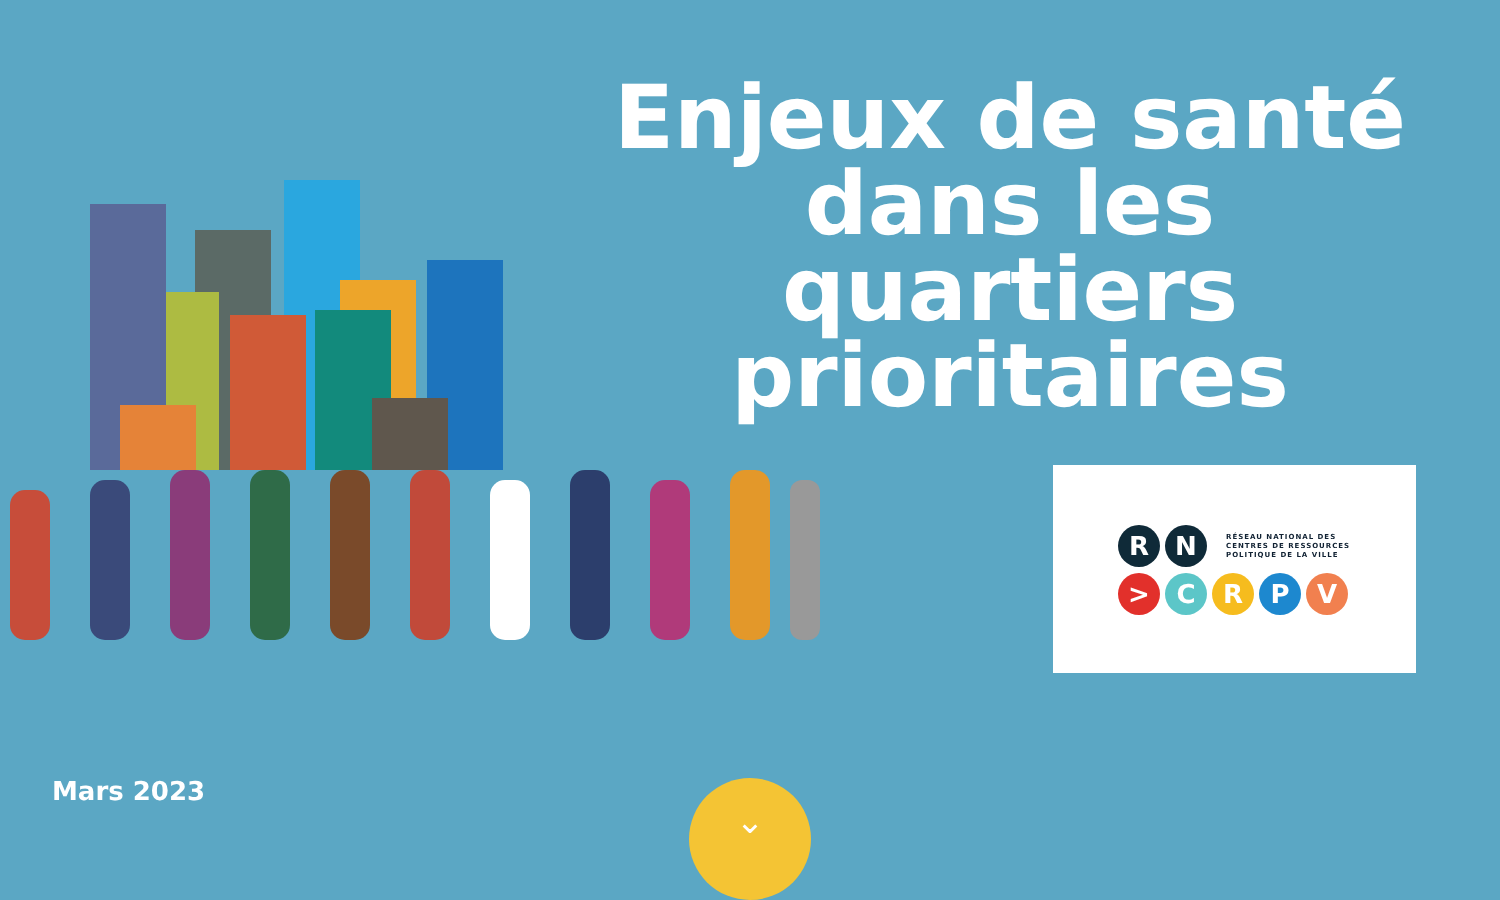Enjeux de santé dans les quartiers prioritaires
R N
RÉSEAU NATIONAL DES
CENTRES DE RESSOURCES
POLITIQUE DE LA VILLE
> C R P V
Mars 2023 ⌄